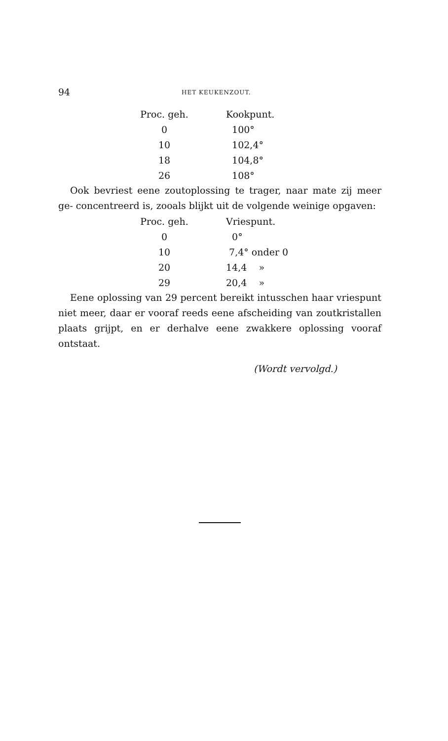94 HET KEUKENZOUT.
| Proc. geh. | Kookpunt. |
| --- | --- |
| 0 | 100° |
| 10 | 102,4° |
| 18 | 104,8° |
| 26 | 108° |
Ook bevriest eene zoutoplossing te trager, naar mate zij meer ge- concentreerd is, zooals blijkt uit de volgende weinige opgaven:
| Proc. geh. | Vriespunt. |
| --- | --- |
| 0 | 0° |
| 10 | 7,4° onder 0 |
| 20 | 14,4 » |
| 29 | 20,4 » |
Eene oplossing van 29 percent bereikt intusschen haar vriespunt niet meer, daar er vooraf reeds eene afscheiding van zoutkristallen plaats grijpt, en er derhalve eene zwakkere oplossing vooraf ontstaat.
(Wordt vervolgd.)